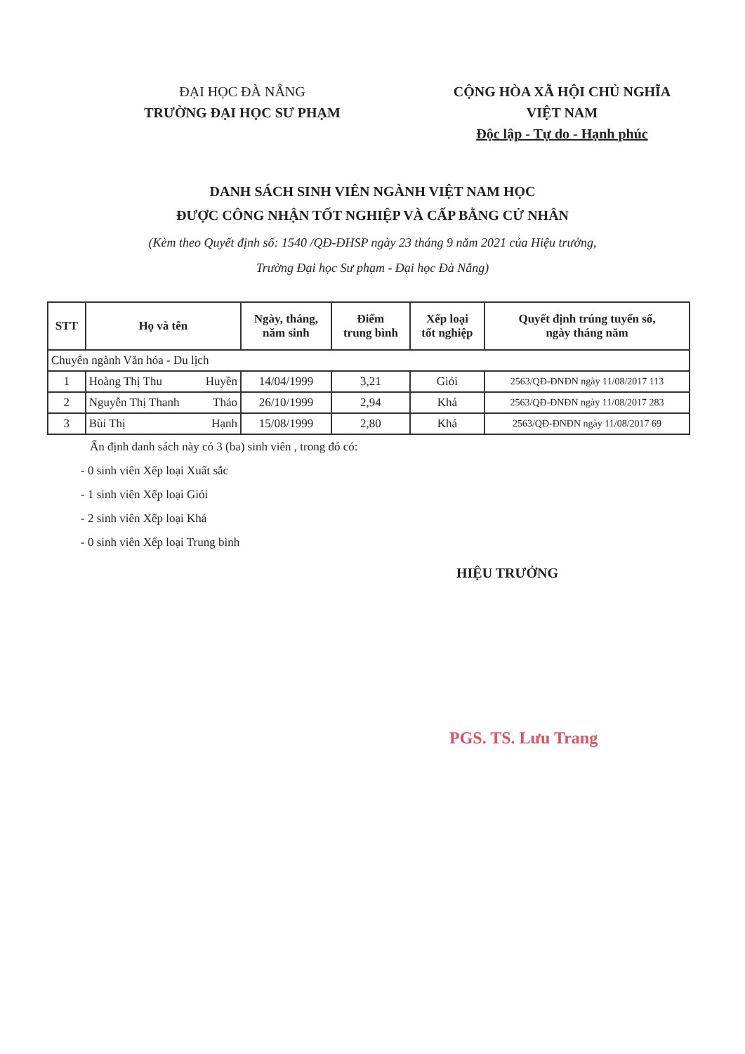ĐẠI HỌC ĐÀ NẴNG
TRƯỜNG ĐẠI HỌC SƯ PHẠM
CỘNG HÒA XÃ HỘI CHỦ NGHĨA VIỆT NAM
Độc lập - Tự do - Hạnh phúc
DANH SÁCH SINH VIÊN NGÀNH VIỆT NAM HỌC
ĐƯỢC CÔNG NHẬN TỐT NGHIỆP VÀ CẤP BẰNG CỬ NHÂN
(Kèm theo Quyết định số: 1540 /QĐ-ĐHSP ngày 23 tháng 9 năm 2021 của Hiệu trưởng,
Trường Đại học Sư phạm - Đại học Đà Nẵng)
| STT | Họ và tên | Ngày, tháng, năm sinh | Điểm trung bình | Xếp loại tốt nghiệp | Quyết định trúng tuyển số, ngày tháng năm |
| --- | --- | --- | --- | --- | --- |
| Chuyên ngành Văn hóa - Du lịch | | | | | |
| 1 | Hoàng Thị Thu Huyền | 14/04/1999 | 3,21 | Giỏi | 2563/QĐ-ĐNĐN ngày 11/08/2017 113 |
| 2 | Nguyễn Thị Thanh Thảo | 26/10/1999 | 2,94 | Khá | 2563/QĐ-ĐNĐN ngày 11/08/2017 283 |
| 3 | Bùi Thị Hạnh | 15/08/1999 | 2,80 | Khá | 2563/QĐ-ĐNĐN ngày 11/08/2017 69 |
Ấn định danh sách này có 3 (ba) sinh viên , trong đó có:
- 0 sinh viên Xếp loại Xuất sắc
- 1 sinh viên Xếp loại Giỏi
- 2 sinh viên Xếp loại Khá
- 0 sinh viên Xếp loại Trung bình
HIỆU TRƯỞNG
PGS. TS. Lưu Trang